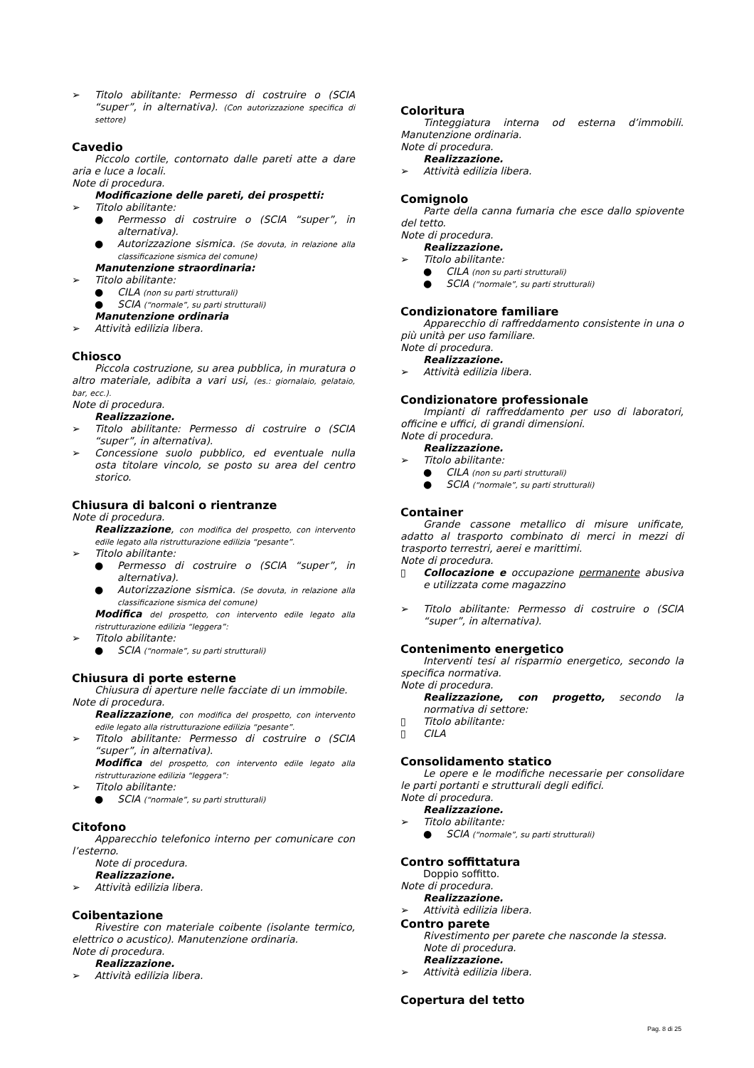➢ Titolo abilitante: Permesso di costruire o (SCIA “super”, in alternativa). (Con autorizzazione specifica di settore)
Cavedio
Piccolo cortile, contornato dalle pareti atte a dare aria e luce a locali.
Note di procedura.
Modificazione delle pareti, dei prospetti:
➢ Titolo abilitante:
● Permesso di costruire o (SCIA “super”, in alternativa).
● Autorizzazione sismica. (Se dovuta, in relazione alla classificazione sismica del comune)
Manutenzione straordinaria:
➢ Titolo abilitante:
● CILA (non su parti strutturali)
● SCIA (“normale”, su parti strutturali)
Manutenzione ordinaria
➢ Attività edilizia libera.
Chiosco
Piccola costruzione, su area pubblica, in muratura o altro materiale, adibita a vari usi, (es.: giornalaio, gelataio, bar, ecc.).
Note di procedura.
Realizzazione.
➢ Titolo abilitante: Permesso di costruire o (SCIA “super”, in alternativa).
➢ Concessione suolo pubblico, ed eventuale nulla osta titolare vincolo, se posto su area del centro storico.
Chiusura di balconi o rientranze
Note di procedura.
Realizzazione, con modifica del prospetto, con intervento edile legato alla ristrutturazione edilizia “pesante”.
➢ Titolo abilitante:
● Permesso di costruire o (SCIA “super”, in alternativa).
● Autorizzazione sismica. (Se dovuta, in relazione alla classificazione sismica del comune)
Modifica del prospetto, con intervento edile legato alla ristrutturazione edilizia “leggera”:
➢ Titolo abilitante:
● SCIA (“normale”, su parti strutturali)
Chiusura di porte esterne
Chiusura di aperture nelle facciate di un immobile.
Note di procedura.
Realizzazione, con modifica del prospetto, con intervento edile legato alla ristrutturazione edilizia “pesante”.
➢ Titolo abilitante: Permesso di costruire o (SCIA “super”, in alternativa).
Modifica del prospetto, con intervento edile legato alla ristrutturazione edilizia “leggera”:
➢ Titolo abilitante:
● SCIA (“normale”, su parti strutturali)
Citofono
Apparecchio telefonico interno per comunicare con l’esterno.
Note di procedura.
Realizzazione.
➢ Attività edilizia libera.
Coibentazione
Rivestire con materiale coibente (isolante termico, elettrico o acustico). Manutenzione ordinaria.
Note di procedura.
Realizzazione.
➢ Attività edilizia libera.
Coloritura
Tinteggiatura interna od esterna d’immobili. Manutenzione ordinaria.
Note di procedura.
Realizzazione.
➢ Attività edilizia libera.
Comignolo
Parte della canna fumaria che esce dallo spiovente del tetto.
Note di procedura.
Realizzazione.
➢ Titolo abilitante:
● CILA (non su parti strutturali)
● SCIA (“normale”, su parti strutturali)
Condizionatore familiare
Apparecchio di raffreddamento consistente in una o più unità per uso familiare.
Note di procedura.
Realizzazione.
➢ Attività edilizia libera.
Condizionatore professionale
Impianti di raffreddamento per uso di laboratori, officine e uffici, di grandi dimensioni.
Note di procedura.
Realizzazione.
➢ Titolo abilitante:
● CILA (non su parti strutturali)
● SCIA (“normale”, su parti strutturali)
Container
Grande cassone metallico di misure unificate, adatto al trasporto combinato di merci in mezzi di trasporto terrestri, aerei e marittimi.
Note di procedura.
▯ Collocazione e occupazione permanente abusiva e utilizzata come magazzino
➢ Titolo abilitante: Permesso di costruire o (SCIA “super”, in alternativa).
Contenimento energetico
Interventi tesi al risparmio energetico, secondo la specifica normativa.
Note di procedura.
Realizzazione, con progetto, secondo la normativa di settore:
▯ Titolo abilitante:
▯ CILA
Consolidamento statico
Le opere e le modifiche necessarie per consolidare le parti portanti e strutturali degli edifici.
Note di procedura.
Realizzazione.
➢ Titolo abilitante:
● SCIA (“normale”, su parti strutturali)
Contro soffittatura
Doppio soffitto.
Note di procedura.
Realizzazione.
➢ Attività edilizia libera.
Contro parete
Rivestimento per parete che nasconde la stessa.
Note di procedura.
Realizzazione.
➢ Attività edilizia libera.
Copertura del tetto
Pag. 8 di 25